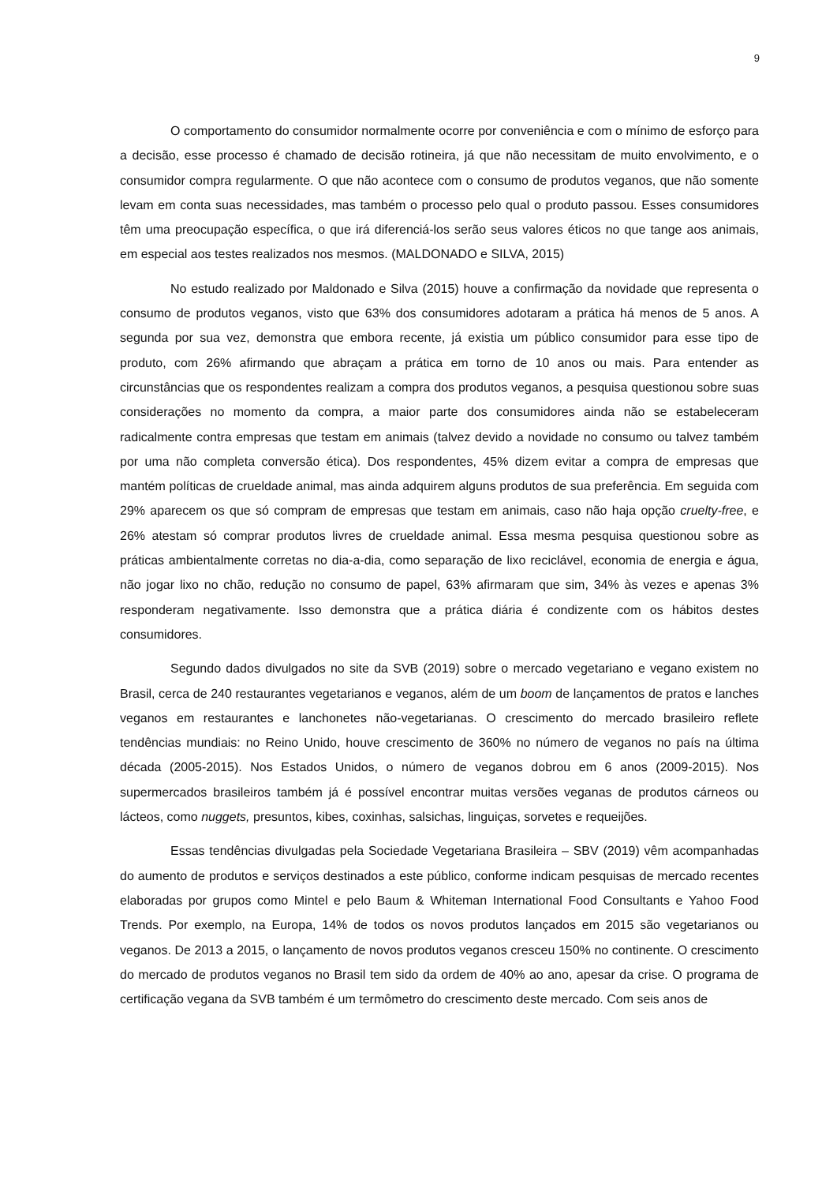9
O comportamento do consumidor normalmente ocorre por conveniência e com o mínimo de esforço para a decisão, esse processo é chamado de decisão rotineira, já que não necessitam de muito envolvimento, e o consumidor compra regularmente. O que não acontece com o consumo de produtos veganos, que não somente levam em conta suas necessidades, mas também o processo pelo qual o produto passou. Esses consumidores têm uma preocupação específica, o que irá diferenciá-los serão seus valores éticos no que tange aos animais, em especial aos testes realizados nos mesmos. (MALDONADO e SILVA, 2015)
No estudo realizado por Maldonado e Silva (2015) houve a confirmação da novidade que representa o consumo de produtos veganos, visto que 63% dos consumidores adotaram a prática há menos de 5 anos. A segunda por sua vez, demonstra que embora recente, já existia um público consumidor para esse tipo de produto, com 26% afirmando que abraçam a prática em torno de 10 anos ou mais. Para entender as circunstâncias que os respondentes realizam a compra dos produtos veganos, a pesquisa questionou sobre suas considerações no momento da compra, a maior parte dos consumidores ainda não se estabeleceram radicalmente contra empresas que testam em animais (talvez devido a novidade no consumo ou talvez também por uma não completa conversão ética). Dos respondentes, 45% dizem evitar a compra de empresas que mantém políticas de crueldade animal, mas ainda adquirem alguns produtos de sua preferência. Em seguida com 29% aparecem os que só compram de empresas que testam em animais, caso não haja opção cruelty-free, e 26% atestam só comprar produtos livres de crueldade animal. Essa mesma pesquisa questionou sobre as práticas ambientalmente corretas no dia-a-dia, como separação de lixo reciclável, economia de energia e água, não jogar lixo no chão, redução no consumo de papel, 63% afirmaram que sim, 34% às vezes e apenas 3% responderam negativamente. Isso demonstra que a prática diária é condizente com os hábitos destes consumidores.
Segundo dados divulgados no site da SVB (2019) sobre o mercado vegetariano e vegano existem no Brasil, cerca de 240 restaurantes vegetarianos e veganos, além de um boom de lançamentos de pratos e lanches veganos em restaurantes e lanchonetes não-vegetarianas. O crescimento do mercado brasileiro reflete tendências mundiais: no Reino Unido, houve crescimento de 360% no número de veganos no país na última década (2005-2015). Nos Estados Unidos, o número de veganos dobrou em 6 anos (2009-2015). Nos supermercados brasileiros também já é possível encontrar muitas versões veganas de produtos cárneos ou lácteos, como nuggets, presuntos, kibes, coxinhas, salsichas, linguiças, sorvetes e requeijões.
Essas tendências divulgadas pela Sociedade Vegetariana Brasileira – SBV (2019) vêm acompanhadas do aumento de produtos e serviços destinados a este público, conforme indicam pesquisas de mercado recentes elaboradas por grupos como Mintel e pelo Baum & Whiteman International Food Consultants e Yahoo Food Trends. Por exemplo, na Europa, 14% de todos os novos produtos lançados em 2015 são vegetarianos ou veganos. De 2013 a 2015, o lançamento de novos produtos veganos cresceu 150% no continente. O crescimento do mercado de produtos veganos no Brasil tem sido da ordem de 40% ao ano, apesar da crise. O programa de certificação vegana da SVB também é um termômetro do crescimento deste mercado. Com seis anos de